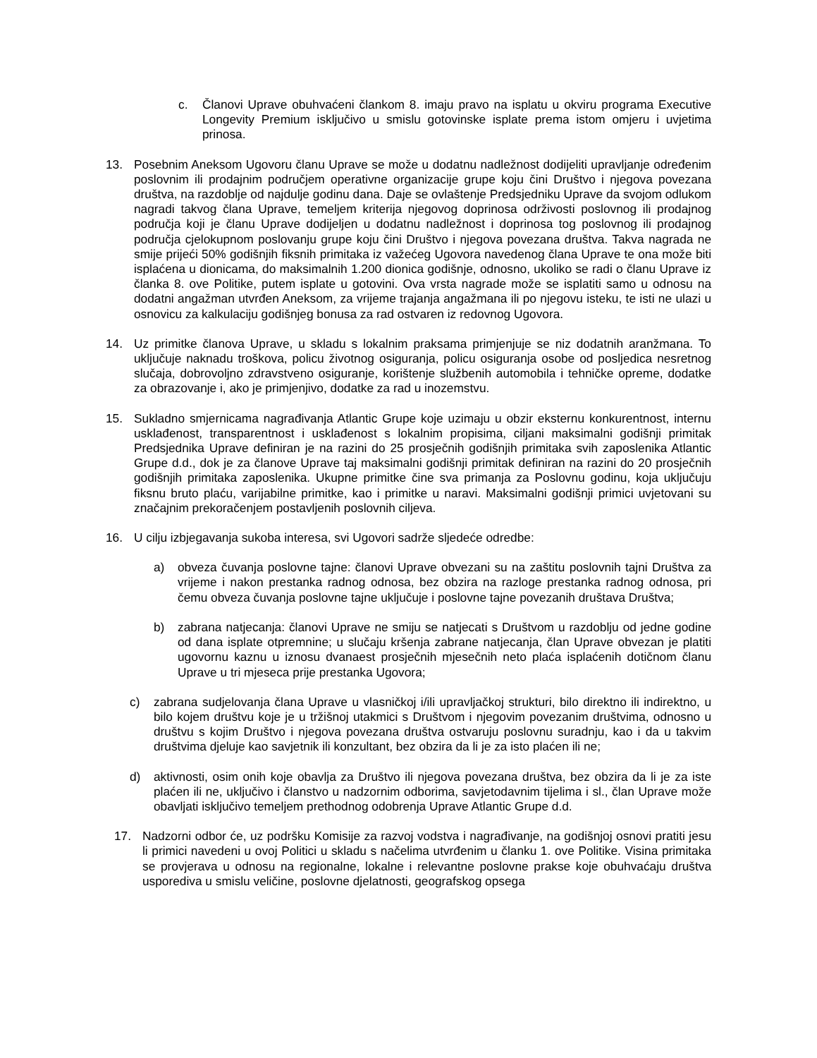c. Članovi Uprave obuhvaćeni člankom 8. imaju pravo na isplatu u okviru programa Executive Longevity Premium isključivo u smislu gotovinske isplate prema istom omjeru i uvjetima prinosa.
13. Posebnim Aneksom Ugovoru članu Uprave se može u dodatnu nadležnost dodijeliti upravljanje određenim poslovnim ili prodajnim područjem operativne organizacije grupe koju čini Društvo i njegova povezana društva, na razdoblje od najdulje godinu dana. Daje se ovlaštenje Predsjedniku Uprave da svojom odlukom nagradi takvog člana Uprave, temeljem kriterija njegovog doprinosa održivosti poslovnog ili prodajnog područja koji je članu Uprave dodijeljen u dodatnu nadležnost i doprinosa tog poslovnog ili prodajnog područja cjelokupnom poslovanju grupe koju čini Društvo i njegova povezana društva. Takva nagrada ne smije prijeći 50% godišnjih fiksnih primitaka iz važećeg Ugovora navedenog člana Uprave te ona može biti isplaćena u dionicama, do maksimalnih 1.200 dionica godišnje, odnosno, ukoliko se radi o članu Uprave iz članka 8. ove Politike, putem isplate u gotovini. Ova vrsta nagrade može se isplatiti samo u odnosu na dodatni angažman utvrđen Aneksom, za vrijeme trajanja angažmana ili po njegovu isteku, te isti ne ulazi u osnovicu za kalkulaciju godišnjeg bonusa za rad ostvaren iz redovnog Ugovora.
14. Uz primitke članova Uprave, u skladu s lokalnim praksama primjenjuje se niz dodatnih aranžmana. To uključuje naknadu troškova, policu životnog osiguranja, policu osiguranja osobe od posljedica nesretnog slučaja, dobrovoljno zdravstveno osiguranje, korištenje službenih automobila i tehničke opreme, dodatke za obrazovanje i, ako je primjenjivo, dodatke za rad u inozemstvu.
15. Sukladno smjernicama nagrađivanja Atlantic Grupe koje uzimaju u obzir eksternu konkurentnost, internu usklađenost, transparentnost i usklađenost s lokalnim propisima, ciljani maksimalni godišnji primitak Predsjednika Uprave definiran je na razini do 25 prosječnih godišnjih primitaka svih zaposlenika Atlantic Grupe d.d., dok je za članove Uprave taj maksimalni godišnji primitak definiran na razini do 20 prosječnih godišnjih primitaka zaposlenika. Ukupne primitke čine sva primanja za Poslovnu godinu, koja uključuju fiksnu bruto plaću, varijabilne primitke, kao i primitke u naravi. Maksimalni godišnji primici uvjetovani su značajnim prekoračenjem postavljenih poslovnih ciljeva.
16. U cilju izbjegavanja sukoba interesa, svi Ugovori sadrže sljedeće odredbe:
a) obveza čuvanja poslovne tajne: članovi Uprave obvezani su na zaštitu poslovnih tajni Društva za vrijeme i nakon prestanka radnog odnosa, bez obzira na razloge prestanka radnog odnosa, pri čemu obveza čuvanja poslovne tajne uključuje i poslovne tajne povezanih društava Društva;
b) zabrana natjecanja: članovi Uprave ne smiju se natjecati s Društvom u razdoblju od jedne godine od dana isplate otpremnine; u slučaju kršenja zabrane natjecanja, član Uprave obvezan je platiti ugovornu kaznu u iznosu dvanaest prosječnih mjesečnih neto plaća isplaćenih dotičnom članu Uprave u tri mjeseca prije prestanka Ugovora;
c) zabrana sudjelovanja člana Uprave u vlasničkoj i/ili upravljačkoj strukturi, bilo direktno ili indirektno, u bilo kojem društvu koje je u tržišnoj utakmici s Društvom i njegovim povezanim društvima, odnosno u društvu s kojim Društvo i njegova povezana društva ostvaruju poslovnu suradnju, kao i da u takvim društvima djeluje kao savjetnik ili konzultant, bez obzira da li je za isto plaćen ili ne;
d) aktivnosti, osim onih koje obavlja za Društvo ili njegova povezana društva, bez obzira da li je za iste plaćen ili ne, uključivo i članstvo u nadzornim odborima, savjetodavnim tijelima i sl., član Uprave može obavljati isključivo temeljem prethodnog odobrenja Uprave Atlantic Grupe d.d.
17. Nadzorni odbor će, uz podršku Komisije za razvoj vodstva i nagrađivanje, na godišnjoj osnovi pratiti jesu li primici navedeni u ovoj Politici u skladu s načelima utvrđenim u članku 1. ove Politike. Visina primitaka se provjerava u odnosu na regionalne, lokalne i relevantne poslovne prakse koje obuhvaćaju društva usporediva u smislu veličine, poslovne djelatnosti, geografskog opsega